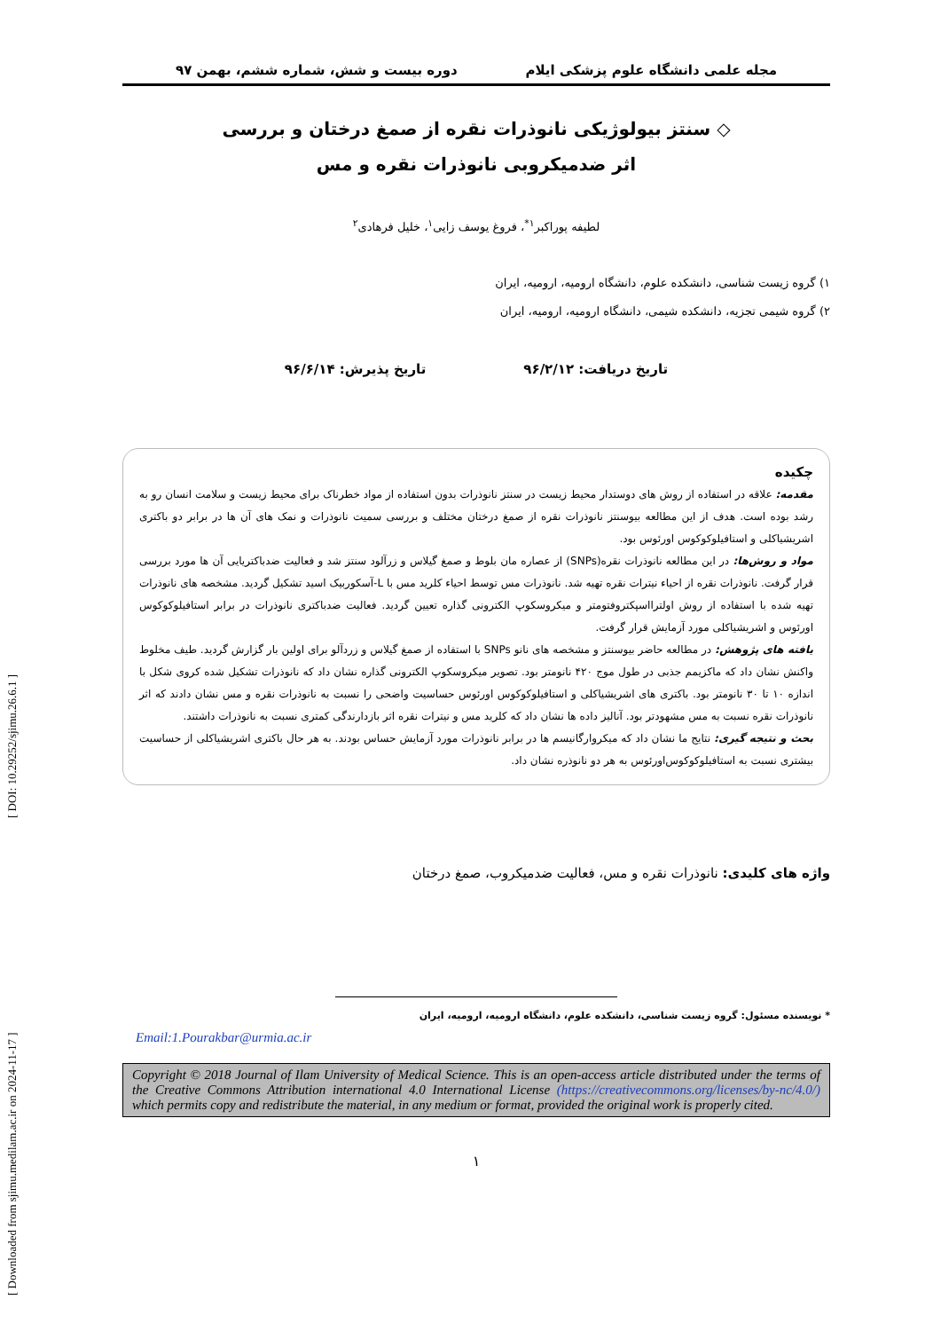مجله علمی دانشگاه علوم پزشکی ایلام دوره بیست و شش، شماره ششم، بهمن ۹۷
◇ سنتز بیولوژیکی نانوذرات نقره از صمغ درختان و بررسی
اثر ضدمیکروبی نانوذرات نقره و مس
لطیفه پوراکبر<sup>۱*</sup>، فروغ یوسف زایی<sup>۱</sup>، خلیل فرهادی<sup>۲</sup>
۱) گروه زیست شناسی، دانشکده علوم، دانشگاه ارومیه، ارومیه، ایران
۲) گروه شیمی تجزیه، دانشکده شیمی، دانشگاه ارومیه، ارومیه، ایران
تاریخ دریافت: ۹۶/۲/۱۲ تاریخ پذیرش: ۹۶/۶/۱۴
چکیده
مقدمه: علاقه در استفاده از روش های دوستدار محیط زیست در سنتز نانوذرات بدون استفاده از مواد خطرناک برای محیط زیست و سلامت انسان رو به رشد بوده است. هدف از این مطالعه بیوسنتز نانوذرات نقره از صمغ درختان مختلف و بررسی سمیت نانوذرات و نمک های آن ها در برابر دو باکتری اشریشیاکلی و استافیلوکوکوس اورئوس بود.
مواد و روش‌ها: در این مطالعه نانوذرات نقره(SNPs) از عصاره مان بلوط و صمغ گیلاس و زرآلود سنتز شد و فعالیت ضدباکتریایی آن ها مورد بررسی قرار گرفت. نانوذرات نقره از احیاء نیترات نقره تهیه شد. نانوذرات مس توسط احیاء کلرید مس با L-آسکوربیک اسید تشکیل گردید. مشخصه های نانوذرات تهیه شده با استفاده از روش اولترااسپکتروفتومتر و میکروسکوپ الکترونی گذاره تعیین گردید. فعالیت ضدباکتری نانوذرات در برابر استافیلوکوکوس اورئوس و اشریشیاکلی مورد آزمایش قرار گرفت.
یافته های پژوهش: در مطالعه حاضر بیوسنتز و مشخصه های نانو SNPs با استفاده از صمغ گیلاس و زردآلو برای اولین بار گزارش گردید. طیف مخلوط واکنش نشان داد که ماکزیمم جذبی در طول موج ۴۲۰ نانومتر بود. تصویر میکروسکوپ الکترونی گذاره نشان داد که نانوذرات تشکیل شده کروی شکل با اندازه ۱۰ تا ۳۰ نانومتر بود. باکتری های اشریشیاکلی و استافیلوکوکوس اورئوس حساسیت واضحی را نسبت به نانوذرات نقره و مس نشان دادند که اثر نانوذرات نقره نسبت به مس مشهودتر بود. آنالیز داده ها نشان داد که کلرید مس و نیترات نقره اثر بازدارندگی کمتری نسبت به نانوذرات داشتند.
بحث و نتیجه گیری: نتایج ما نشان داد که میکروارگانیسم ها در برابر نانوذرات مورد آزمایش حساس بودند. به هر حال باکتری اشریشیاکلی از حساسیت بیشتری نسبت به استافیلوکوکوس‌اورئوس به هر دو نانوذره نشان داد.
واژه های کلیدی: نانوذرات نقره و مس، فعالیت ضدمیکروب، صمغ درختان
* نویسنده مسئول: گروه زیست شناسی، دانشکده علوم، دانشگاه ارومیه، ارومیه، ایران
Email:1.Pourakbar@urmia.ac.ir
Copyright © 2018 Journal of Ilam University of Medical Science. This is an open-access article distributed under the terms of the Creative Commons Attribution international 4.0 International License (https://creativecommons.org/licenses/by-nc/4.0/) which permits copy and redistribute the material, in any medium or format, provided the original work is properly cited.
۱
[ Downloaded from sjimu.medilam.ac.ir on 2024-11-17 ] [ DOI: 10.29252/sjimu.26.6.1 ]